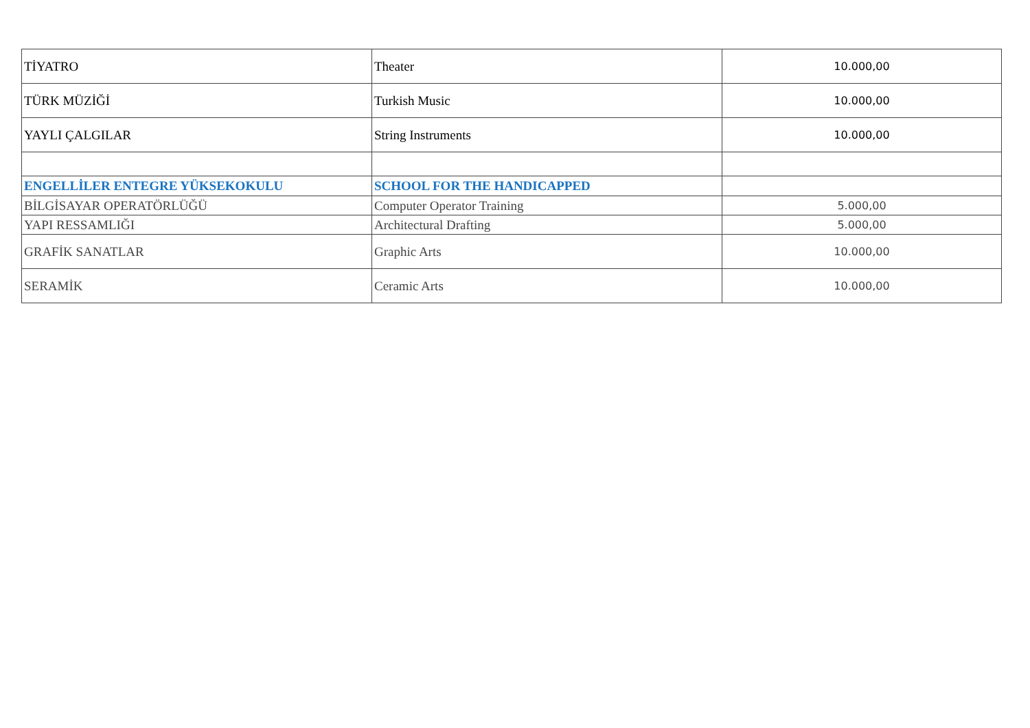| TİYATRO | Theater | 10.000,00 |
| TÜRK MÜZİĞİ | Turkish Music | 10.000,00 |
| YAYLI ÇALGILAR | String Instruments | 10.000,00 |
| ENGELLİLER ENTEGRE YÜKSEKOKULU | SCHOOL FOR THE HANDICAPPED | |
| BİLGİSAYAR OPERATÖRLÜĞÜ | Computer Operator Training | 5.000,00 |
| YAPI RESSAMLIĞI | Architectural Drafting | 5.000,00 |
| GRAFİK SANATLAR | Graphic Arts | 10.000,00 |
| SERAMİK | Ceramic Arts | 10.000,00 |